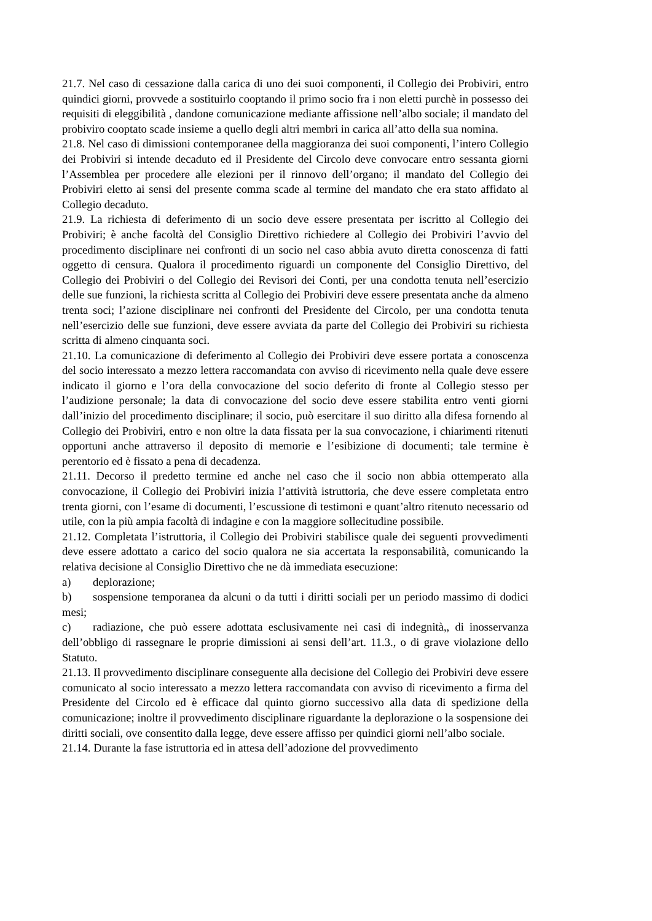21.7. Nel caso di cessazione dalla carica di uno dei suoi componenti, il Collegio dei Probiviri, entro quindici giorni, provvede a sostituirlo cooptando il primo socio fra i non eletti purchè in possesso dei requisiti di eleggibilità , dandone comunicazione mediante affissione nell’albo sociale; il mandato del probiviro cooptato scade insieme a quello degli altri membri in carica all’atto della sua nomina.
21.8. Nel caso di dimissioni contemporanee della maggioranza dei suoi componenti, l’intero Collegio dei Probiviri si intende decaduto ed il Presidente del Circolo deve convocare entro sessanta giorni l’Assemblea per procedere alle elezioni per il rinnovo dell’organo; il mandato del Collegio dei Probiviri eletto ai sensi del presente comma scade al termine del mandato che era stato affidato al Collegio decaduto.
21.9. La richiesta di deferimento di un socio deve essere presentata per iscritto al Collegio dei Probiviri; è anche facoltà del Consiglio Direttivo richiedere al Collegio dei Probiviri l’avvio del procedimento disciplinare nei confronti di un socio nel caso abbia avuto diretta conoscenza di fatti oggetto di censura. Qualora il procedimento riguardi un componente del Consiglio Direttivo, del Collegio dei Probiviri o del Collegio dei Revisori dei Conti, per una condotta tenuta nell’esercizio delle sue funzioni, la richiesta scritta al Collegio dei Probiviri deve essere presentata anche da almeno trenta soci; l’azione disciplinare nei confronti del Presidente del Circolo, per una condotta tenuta nell’esercizio delle sue funzioni, deve essere avviata da parte del Collegio dei Probiviri su richiesta scritta di almeno cinquanta soci.
21.10. La comunicazione di deferimento al Collegio dei Probiviri deve essere portata a conoscenza del socio interessato a mezzo lettera raccomandata con avviso di ricevimento nella quale deve essere indicato il giorno e l’ora della convocazione del socio deferito di fronte al Collegio stesso per l’audizione personale; la data di convocazione del socio deve essere stabilita entro venti giorni dall’inizio del procedimento disciplinare; il socio, può esercitare il suo diritto alla difesa fornendo al Collegio dei Probiviri, entro e non oltre la data fissata per la sua convocazione, i chiarimenti ritenuti opportuni anche attraverso il deposito di memorie e l’esibizione di documenti; tale termine è perentorio ed è fissato a pena di decadenza.
21.11. Decorso il predetto termine ed anche nel caso che il socio non abbia ottemperato alla convocazione, il Collegio dei Probiviri inizia l’attività istruttoria, che deve essere completata entro trenta giorni, con l’esame di documenti, l’escussione di testimoni e quant’altro ritenuto necessario od utile, con la più ampia facoltà di indagine e con la maggiore sollecitudine possibile.
21.12. Completata l’istruttoria, il Collegio dei Probiviri stabilisce quale dei seguenti provvedimenti deve essere adottato a carico del socio qualora ne sia accertata la responsabilità, comunicando la relativa decisione al Consiglio Direttivo che ne dà immediata esecuzione:
a) deplorazione;
b) sospensione temporanea da alcuni o da tutti i diritti sociali per un periodo massimo di dodici mesi;
c) radiazione, che può essere adottata esclusivamente nei casi di indegnità,, di inosservanza dell’obbligo di rassegnare le proprie dimissioni ai sensi dell’art. 11.3., o di grave violazione dello Statuto.
21.13. Il provvedimento disciplinare conseguente alla decisione del Collegio dei Probiviri deve essere comunicato al socio interessato a mezzo lettera raccomandata con avviso di ricevimento a firma del Presidente del Circolo ed è efficace dal quinto giorno successivo alla data di spedizione della comunicazione; inoltre il provvedimento disciplinare riguardante la deplorazione o la sospensione dei diritti sociali, ove consentito dalla legge, deve essere affisso per quindici giorni nell’albo sociale.
21.14. Durante la fase istruttoria ed in attesa dell’adozione del provvedimento